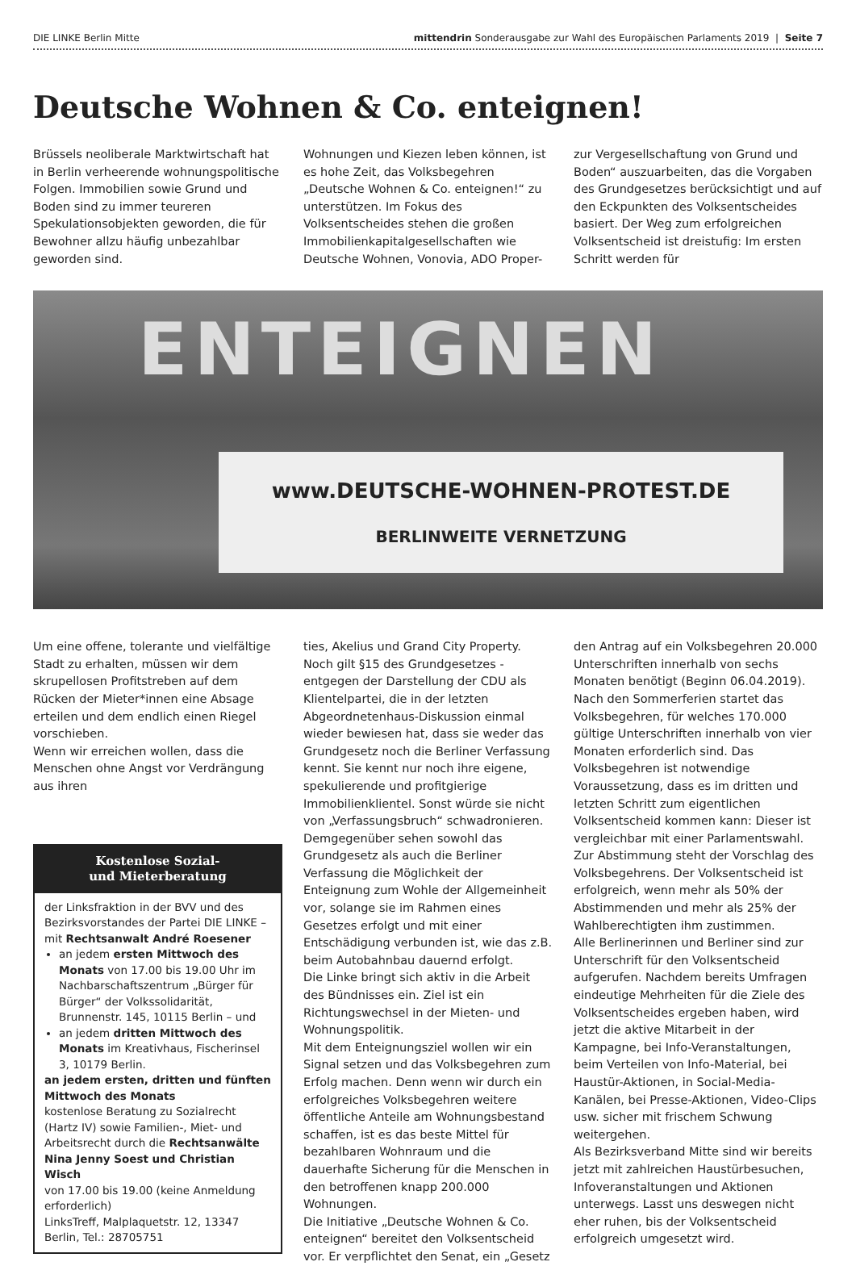DIE LINKE Berlin Mitte mittendrin Sonderausgabe zur Wahl des Europäischen Parlaments 2019 | Seite 7
Deutsche Wohnen & Co. enteignen!
Brüssels neoliberale Marktwirtschaft hat in Berlin verheerende wohnungspolitische Folgen. Immobilien sowie Grund und Boden sind zu immer teureren Spekulationsobjekten geworden, die für Bewohner allzu häufig unbezahlbar geworden sind.
Wohnungen und Kiezen leben können, ist es hohe Zeit, das Volksbegehren „Deutsche Wohnen & Co. enteignen!“ zu unterstützen. Im Fokus des Volksentscheides stehen die großen Immobilienkapitalgesellschaften wie Deutsche Wohnen, Vonovia, ADO Proper-
zur Vergesellschaftung von Grund und Boden“ auszuarbeiten, das die Vorgaben des Grundgesetzes berücksichtigt und auf den Eckpunkten des Volksentscheides basiert. Der Weg zum erfolgreichen Volksentscheid ist dreistufig: Im ersten Schritt werden für
ENTEIGNEN
www.DEUTSCHE-WOHNEN-PROTEST.DE
BERLINWEITE VERNETZUNG
Um eine offene, tolerante und vielfältige Stadt zu erhalten, müssen wir dem skrupellosen Profitstreben auf dem Rücken der Mieter*innen eine Absage erteilen und dem endlich einen Riegel vorschieben.
Wenn wir erreichen wollen, dass die Menschen ohne Angst vor Verdrängung aus ihren
Kostenlose Sozial-
und Mieterberatung
der Linksfraktion in der BVV und des Bezirksvorstandes der Partei DIE LINKE – mit Rechtsanwalt André Roesener
an jedem ersten Mittwoch des Monats von 17.00 bis 19.00 Uhr im Nachbarschaftszentrum „Bürger für Bürger“ der Volkssolidarität, Brunnenstr. 145, 10115 Berlin – und
an jedem dritten Mittwoch des Monats im Kreativhaus, Fischerinsel 3, 10179 Berlin.
an jedem ersten, dritten und fünften Mittwoch des Monats
kostenlose Beratung zu Sozialrecht (Hartz IV) sowie Familien-, Miet- und Arbeitsrecht durch die Rechtsanwälte Nina Jenny Soest und Christian Wisch
von 17.00 bis 19.00 (keine Anmeldung erforderlich)
LinksTreff, Malplaquetstr. 12, 13347 Berlin, Tel.: 28705751
ties, Akelius und Grand City Property. Noch gilt §15 des Grundgesetzes - entgegen der Darstellung der CDU als Klientelpartei, die in der letzten Abgeordnetenhaus-Diskussion einmal wieder bewiesen hat, dass sie weder das Grundgesetz noch die Berliner Verfassung kennt. Sie kennt nur noch ihre eigene, spekulierende und profitgierige Immobilienklientel. Sonst würde sie nicht von „Verfassungsbruch“ schwadronieren. Demgegenüber sehen sowohl das Grundgesetz als auch die Berliner Verfassung die Möglichkeit der Enteignung zum Wohle der Allgemeinheit vor, solange sie im Rahmen eines Gesetzes erfolgt und mit einer Entschädigung verbunden ist, wie das z.B. beim Autobahnbau dauernd erfolgt.
Die Linke bringt sich aktiv in die Arbeit des Bündnisses ein. Ziel ist ein Richtungswechsel in der Mieten- und Wohnungspolitik.
Mit dem Enteignungsziel wollen wir ein Signal setzen und das Volksbegehren zum Erfolg machen. Denn wenn wir durch ein erfolgreiches Volksbegehren weitere öffentliche Anteile am Wohnungsbestand schaffen, ist es das beste Mittel für bezahlbaren Wohnraum und die dauerhafte Sicherung für die Menschen in den betroffenen knapp 200.000 Wohnungen.
Die Initiative „Deutsche Wohnen & Co. enteignen“ bereitet den Volksentscheid vor. Er verpflichtet den Senat, ein „Gesetz
den Antrag auf ein Volksbegehren 20.000 Unterschriften innerhalb von sechs Monaten benötigt (Beginn 06.04.2019). Nach den Sommerferien startet das Volksbegehren, für welches 170.000 gültige Unterschriften innerhalb von vier Monaten erforderlich sind. Das Volksbegehren ist notwendige Voraussetzung, dass es im dritten und letzten Schritt zum eigentlichen Volksentscheid kommen kann: Dieser ist vergleichbar mit einer Parlamentswahl. Zur Abstimmung steht der Vorschlag des Volksbegehrens. Der Volksentscheid ist erfolgreich, wenn mehr als 50% der Abstimmenden und mehr als 25% der Wahlberechtigten ihm zustimmen.
Alle Berlinerinnen und Berliner sind zur Unterschrift für den Volksentscheid aufgerufen. Nachdem bereits Umfragen eindeutige Mehrheiten für die Ziele des Volksentscheides ergeben haben, wird jetzt die aktive Mitarbeit in der Kampagne, bei Info-Veranstaltungen, beim Verteilen von Info-Material, bei Haustür-Aktionen, in Social-Media-Kanälen, bei Presse-Aktionen, Video-Clips usw. sicher mit frischem Schwung weitergehen.
Als Bezirksverband Mitte sind wir bereits jetzt mit zahlreichen Haustürbesuchen, Infoveranstaltungen und Aktionen unterwegs. Lasst uns deswegen nicht eher ruhen, bis der Volksentscheid erfolgreich umgesetzt wird.